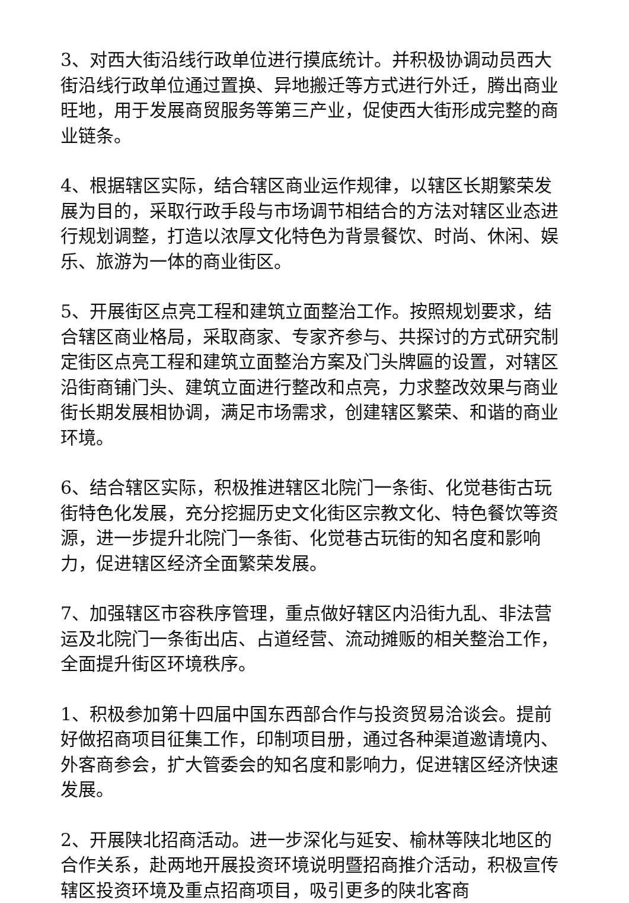3、对西大街沿线行政单位进行摸底统计。并积极协调动员西大街沿线行政单位通过置换、异地搬迁等方式进行外迁，腾出商业旺地，用于发展商贸服务等第三产业，促使西大街形成完整的商业链条。
4、根据辖区实际，结合辖区商业运作规律，以辖区长期繁荣发展为目的，采取行政手段与市场调节相结合的方法对辖区业态进行规划调整，打造以浓厚文化特色为背景餐饮、时尚、休闲、娱乐、旅游为一体的商业街区。
5、开展街区点亮工程和建筑立面整治工作。按照规划要求，结合辖区商业格局，采取商家、专家齐参与、共探讨的方式研究制定街区点亮工程和建筑立面整治方案及门头牌匾的设置，对辖区沿街商铺门头、建筑立面进行整改和点亮，力求整改效果与商业街长期发展相协调，满足市场需求，创建辖区繁荣、和谐的商业环境。
6、结合辖区实际，积极推进辖区北院门一条街、化觉巷街古玩街特色化发展，充分挖掘历史文化街区宗教文化、特色餐饮等资源，进一步提升北院门一条街、化觉巷古玩街的知名度和影响力，促进辖区经济全面繁荣发展。
7、加强辖区市容秩序管理，重点做好辖区内沿街九乱、非法营运及北院门一条街出店、占道经营、流动摊贩的相关整治工作，全面提升街区环境秩序。
1、积极参加第十四届中国东西部合作与投资贸易洽谈会。提前好做招商项目征集工作，印制项目册，通过各种渠道邀请境内、外客商参会，扩大管委会的知名度和影响力，促进辖区经济快速发展。
2、开展陕北招商活动。进一步深化与延安、榆林等陕北地区的合作关系，赴两地开展投资环境说明暨招商推介活动，积极宣传辖区投资环境及重点招商项目，吸引更多的陕北客商